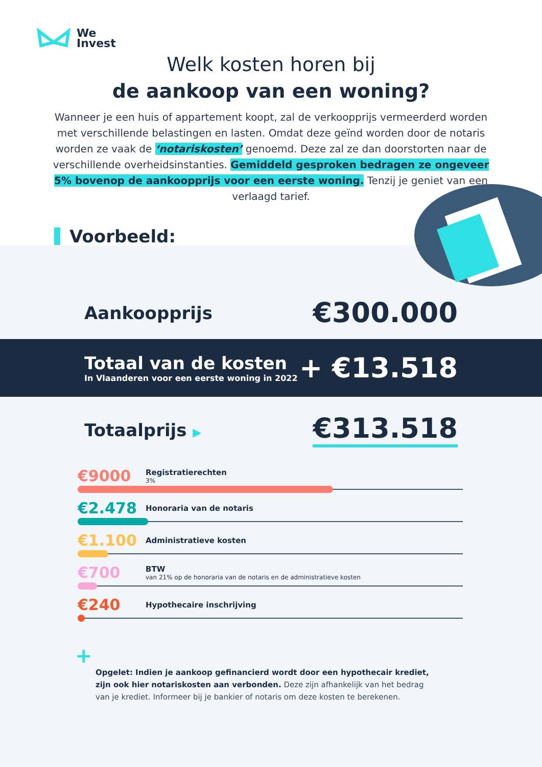We
Invest
Welk kosten horen bij
de aankoop van een woning?
Wanneer je een huis of appartement koopt, zal de verkoopprijs vermeerderd worden met verschillende belastingen en lasten. Omdat deze geïnd worden door de notaris worden ze vaak de ‘notariskosten’ genoemd. Deze zal ze dan doorstorten naar de verschillende overheidsinstanties. Gemiddeld gesproken bedragen ze ongeveer 5% bovenop de aankoopprijs voor een eerste woning. Tenzij je geniet van een verlaagd tarief.
Voorbeeld:
Aankoopprijs €300.000
Totaal van de kosten
In Vlaanderen voor een eerste woning in 2022
+ €13.518
Totaalprijs ▶ €313.518
€9000 Registratierechten
3%
€2.478 Honoraria van de notaris
€1.100 Administratieve kosten
€700 BTW
van 21% op de honoraria van de notaris en de administratieve kosten
€240 Hypothecaire inschrijving
+
Opgelet: Indien je aankoop gefinancierd wordt door een hypothecair krediet, zijn ook hier notariskosten aan verbonden. Deze zijn afhankelijk van het bedrag van je krediet. Informeer bij je bankier of notaris om deze kosten te berekenen.